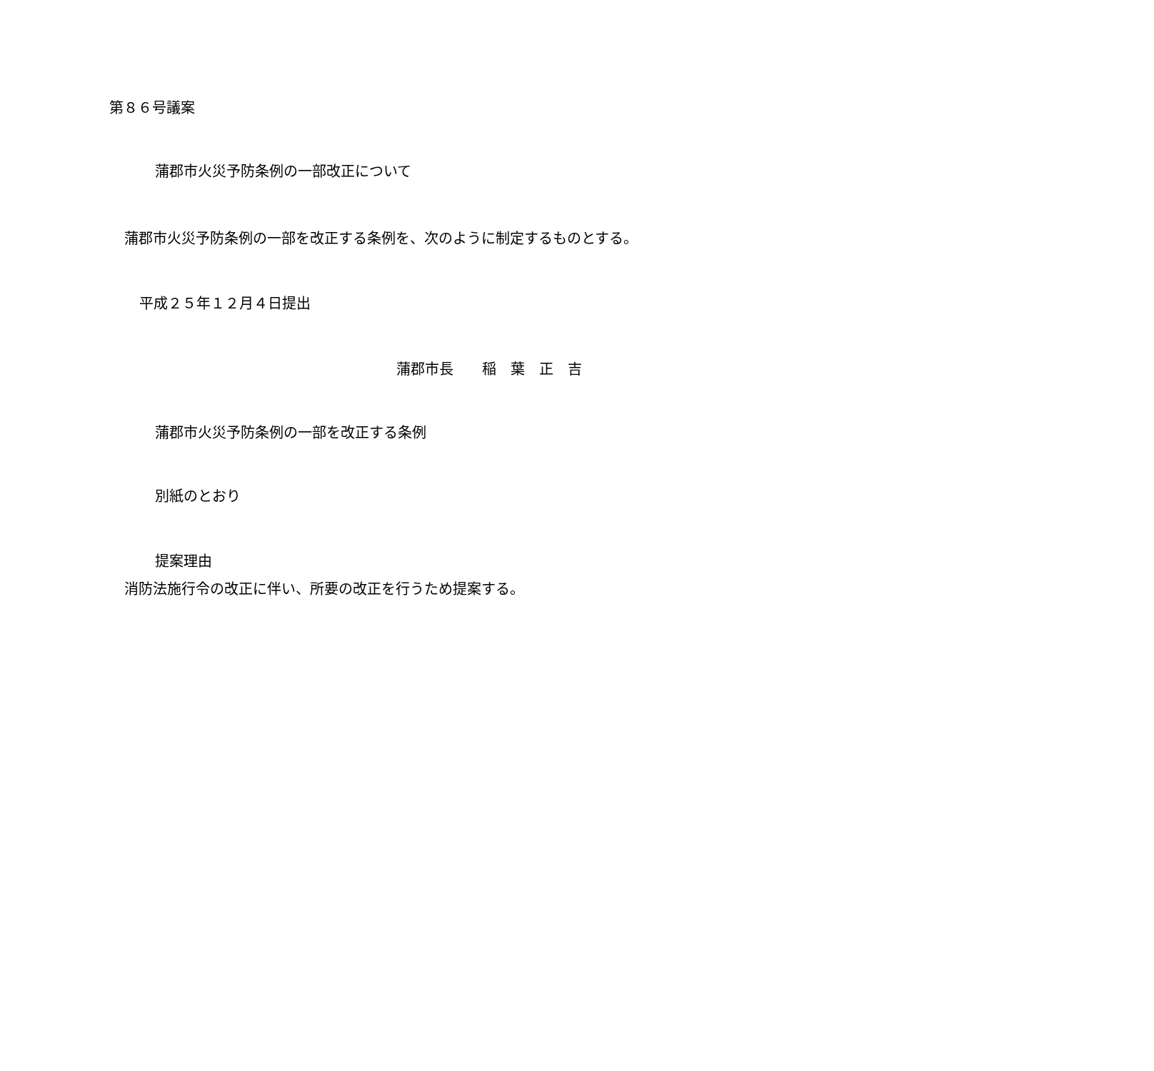第８６号議案
蒲郡市火災予防条例の一部改正について
蒲郡市火災予防条例の一部を改正する条例を、次のように制定するものとする。
平成２５年１２月４日提出
蒲郡市長　　稲　葉　正　吉
蒲郡市火災予防条例の一部を改正する条例
別紙のとおり
提案理由
消防法施行令の改正に伴い、所要の改正を行うため提案する。